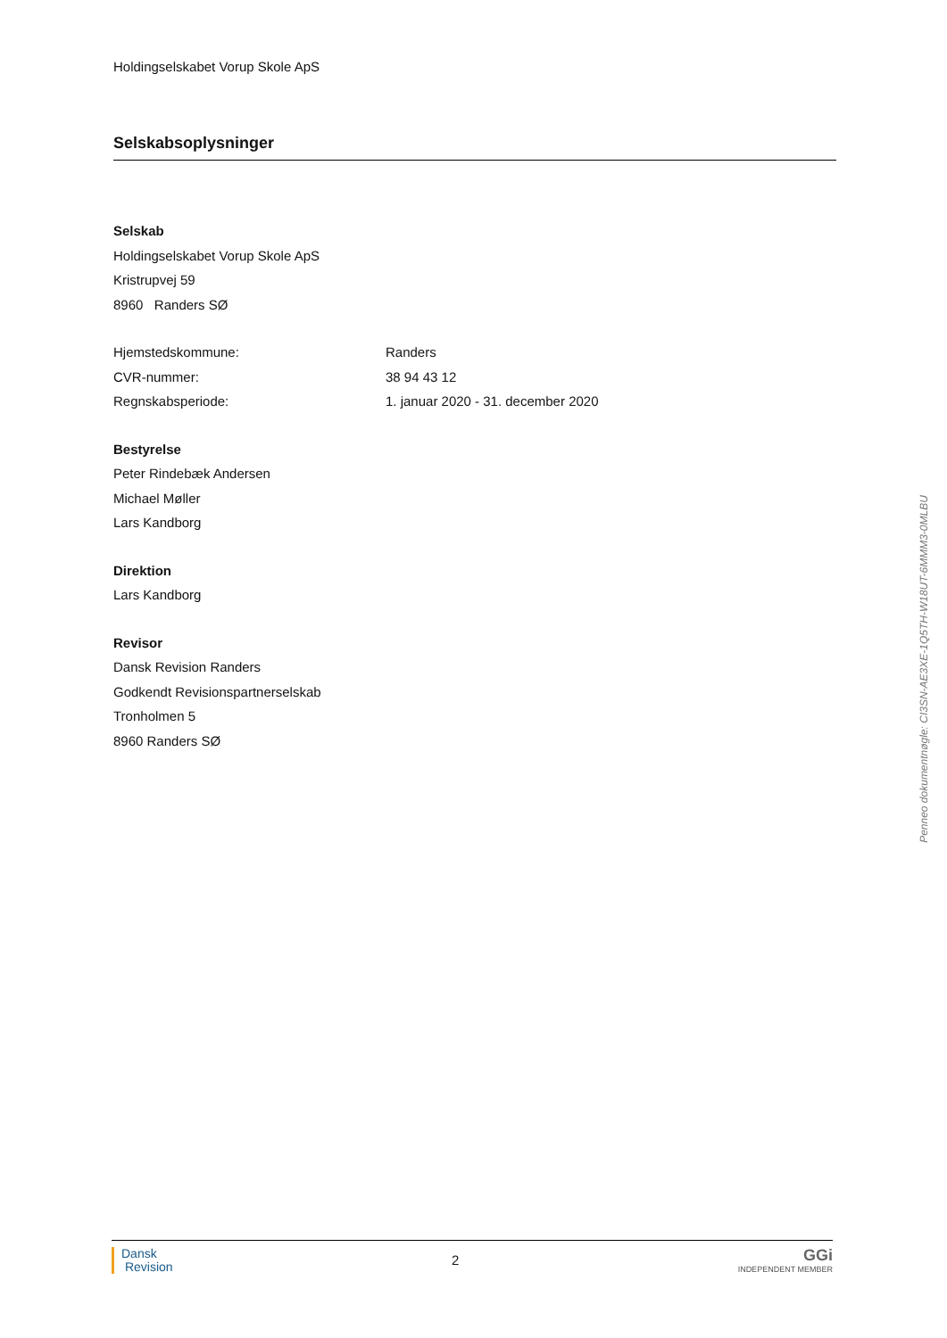Holdingselskabet Vorup Skole ApS
Selskabsoplysninger
Selskab
Holdingselskabet Vorup Skole ApS
Kristrupvej 59
8960 Randers SØ
Hjemstedskommune: Randers
CVR-nummer: 38 94 43 12
Regnskabsperiode: 1. januar 2020 - 31. december 2020
Bestyrelse
Peter Rindebæk Andersen
Michael Møller
Lars Kandborg
Direktion
Lars Kandborg
Revisor
Dansk Revision Randers
Godkendt Revisionspartnerselskab
Tronholmen 5
8960 Randers SØ
Penneo dokumentnøgle: CI3SN-AE3XE-1Q5TH-W18UT-6MMM3-0MLBU
Dansk
Revision
2
GGi
INDEPENDENT MEMBER